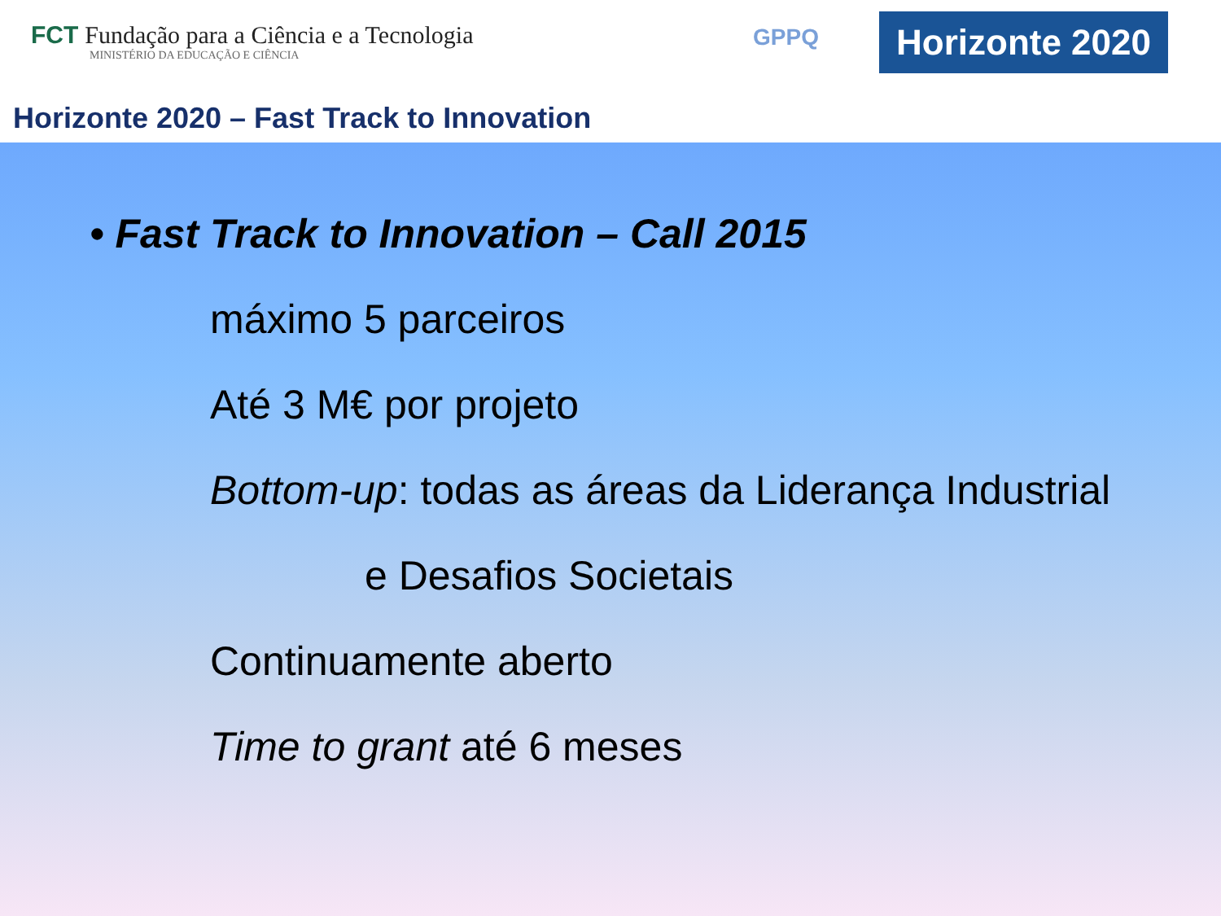FCT Fundação para a Ciência e a Tecnologia
MINISTÉRIO DA EDUCAÇÃO E CIÊNCIA
GPPQ
Horizonte 2020
Horizonte 2020 – Fast Track to Innovation
• Fast Track to Innovation – Call 2015
máximo 5 parceiros
Até 3 M€ por projeto
Bottom-up: todas as áreas da Liderança Industrial
e Desafios Societais
Continuamente aberto
Time to grant até 6 meses